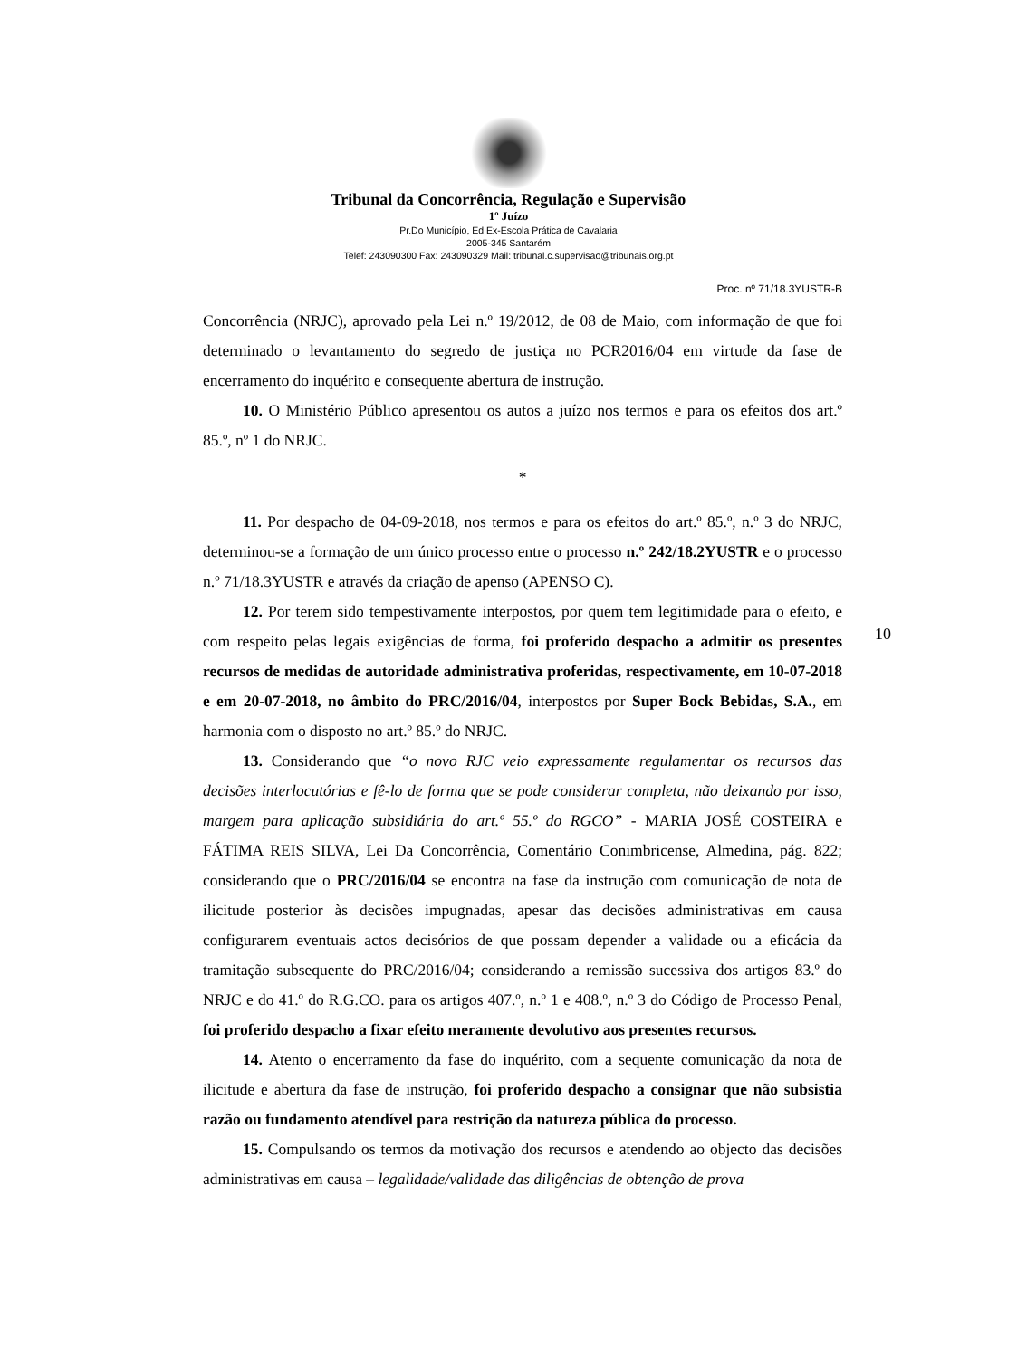Tribunal da Concorrência, Regulação e Supervisão
1º Juízo
Pr.Do Município, Ed Ex-Escola Prática de Cavalaria
2005-345 Santarém
Telef: 243090300 Fax: 243090329 Mail: tribunal.c.supervisao@tribunais.org.pt
Proc. nº 71/18.3YUSTR-B
Concorrência (NRJC), aprovado pela Lei n.º 19/2012, de 08 de Maio, com informação de que foi determinado o levantamento do segredo de justiça no PCR2016/04 em virtude da fase de encerramento do inquérito e consequente abertura de instrução.
10. O Ministério Público apresentou os autos a juízo nos termos e para os efeitos dos art.º 85.º, nº 1 do NRJC.
*
11. Por despacho de 04-09-2018, nos termos e para os efeitos do art.º 85.º, n.º 3 do NRJC, determinou-se a formação de um único processo entre o processo n.º 242/18.2YUSTR e o processo n.º 71/18.3YUSTR e através da criação de apenso (APENSO C).
12. Por terem sido tempestivamente interpostos, por quem tem legitimidade para o efeito, e com respeito pelas legais exigências de forma, foi proferido despacho a admitir os presentes recursos de medidas de autoridade administrativa proferidas, respectivamente, em 10-07-2018 e em 20-07-2018, no âmbito do PRC/2016/04, interpostos por Super Bock Bebidas, S.A., em harmonia com o disposto no art.º 85.º do NRJC.
13. Considerando que “o novo RJC veio expressamente regulamentar os recursos das decisões interlocutórias e fê-lo de forma que se pode considerar completa, não deixando por isso, margem para aplicação subsidiária do art.º 55.º do RGCO” - MARIA JOSÉ COSTEIRA e FÁTIMA REIS SILVA, Lei Da Concorrência, Comentário Conimbricense, Almedina, pág. 822; considerando que o PRC/2016/04 se encontra na fase da instrução com comunicação de nota de ilicitude posterior às decisões impugnadas, apesar das decisões administrativas em causa configurarem eventuais actos decisórios de que possam depender a validade ou a eficácia da tramitação subsequente do PRC/2016/04; considerando a remissão sucessiva dos artigos 83.º do NRJC e do 41.º do R.G.CO. para os artigos 407.º, n.º 1 e 408.º, n.º 3 do Código de Processo Penal, foi proferido despacho a fixar efeito meramente devolutivo aos presentes recursos.
14. Atento o encerramento da fase do inquérito, com a sequente comunicação da nota de ilicitude e abertura da fase de instrução, foi proferido despacho a consignar que não subsistia razão ou fundamento atendível para restrição da natureza pública do processo.
15. Compulsando os termos da motivação dos recursos e atendendo ao objecto das decisões administrativas em causa – legalidade/validade das diligências de obtenção de prova
10